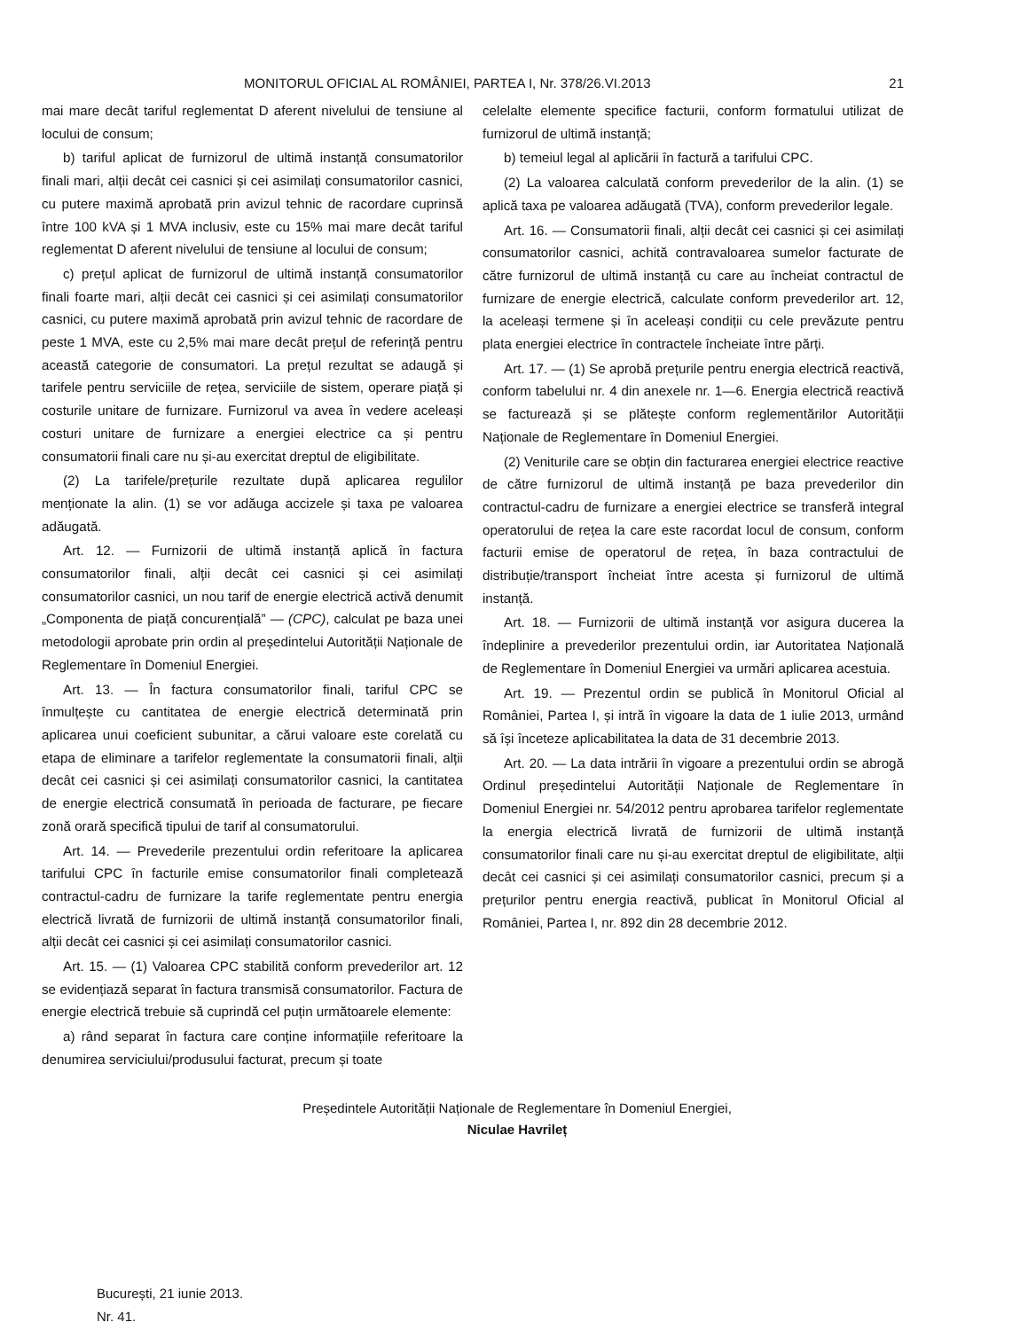MONITORUL OFICIAL AL ROMÂNIEI, PARTEA I, Nr. 378/26.VI.2013 21
mai mare decât tariful reglementat D aferent nivelului de tensiune al locului de consum;
b) tariful aplicat de furnizorul de ultimă instanță consumatorilor finali mari, alții decât cei casnici și cei asimilați consumatorilor casnici, cu putere maximă aprobată prin avizul tehnic de racordare cuprinsă între 100 kVA și 1 MVA inclusiv, este cu 15% mai mare decât tariful reglementat D aferent nivelului de tensiune al locului de consum;
c) prețul aplicat de furnizorul de ultimă instanță consumatorilor finali foarte mari, alții decât cei casnici și cei asimilați consumatorilor casnici, cu putere maximă aprobată prin avizul tehnic de racordare de peste 1 MVA, este cu 2,5% mai mare decât prețul de referință pentru această categorie de consumatori. La prețul rezultat se adaugă și tarifele pentru serviciile de rețea, serviciile de sistem, operare piață și costurile unitare de furnizare. Furnizorul va avea în vedere aceleași costuri unitare de furnizare a energiei electrice ca și pentru consumatorii finali care nu și-au exercitat dreptul de eligibilitate.
(2) La tarifele/prețurile rezultate după aplicarea regulilor menționate la alin. (1) se vor adăuga accizele și taxa pe valoarea adăugată.
Art. 12. — Furnizorii de ultimă instanță aplică în factura consumatorilor finali, alții decât cei casnici și cei asimilați consumatorilor casnici, un nou tarif de energie electrică activă denumit „Componenta de piață concurențială” — (CPC), calculat pe baza unei metodologii aprobate prin ordin al președintelui Autorității Naționale de Reglementare în Domeniul Energiei.
Art. 13. — În factura consumatorilor finali, tariful CPC se înmulțește cu cantitatea de energie electrică determinată prin aplicarea unui coeficient subunitar, a cărui valoare este corelată cu etapa de eliminare a tarifelor reglementate la consumatorii finali, alții decât cei casnici și cei asimilați consumatorilor casnici, la cantitatea de energie electrică consumată în perioada de facturare, pe fiecare zonă orară specifică tipului de tarif al consumatorului.
Art. 14. — Prevederile prezentului ordin referitoare la aplicarea tarifului CPC în facturile emise consumatorilor finali completează contractul-cadru de furnizare la tarife reglementate pentru energia electrică livrată de furnizorii de ultimă instanță consumatorilor finali, alții decât cei casnici și cei asimilați consumatorilor casnici.
Art. 15. — (1) Valoarea CPC stabilită conform prevederilor art. 12 se evidențiază separat în factura transmisă consumatorilor. Factura de energie electrică trebuie să cuprindă cel puțin următoarele elemente:
a) rând separat în factura care conține informațiile referitoare la denumirea serviciului/produsului facturat, precum și toate
celelalte elemente specifice facturii, conform formatului utilizat de furnizorul de ultimă instanță;
b) temeiul legal al aplicării în factură a tarifului CPC.
(2) La valoarea calculată conform prevederilor de la alin. (1) se aplică taxa pe valoarea adăugată (TVA), conform prevederilor legale.
Art. 16. — Consumatorii finali, alții decât cei casnici și cei asimilați consumatorilor casnici, achită contravaloarea sumelor facturate de către furnizorul de ultimă instanță cu care au încheiat contractul de furnizare de energie electrică, calculate conform prevederilor art. 12, la aceleași termene și în aceleași condiții cu cele prevăzute pentru plata energiei electrice în contractele încheiate între părți.
Art. 17. — (1) Se aprobă prețurile pentru energia electrică reactivă, conform tabelului nr. 4 din anexele nr. 1—6. Energia electrică reactivă se facturează și se plătește conform reglementărilor Autorității Naționale de Reglementare în Domeniul Energiei.
(2) Veniturile care se obțin din facturarea energiei electrice reactive de către furnizorul de ultimă instanță pe baza prevederilor din contractul-cadru de furnizare a energiei electrice se transferă integral operatorului de rețea la care este racordat locul de consum, conform facturii emise de operatorul de rețea, în baza contractului de distribuție/transport încheiat între acesta și furnizorul de ultimă instanță.
Art. 18. — Furnizorii de ultimă instanță vor asigura ducerea la îndeplinire a prevederilor prezentului ordin, iar Autoritatea Națională de Reglementare în Domeniul Energiei va urmări aplicarea acestuia.
Art. 19. — Prezentul ordin se publică în Monitorul Oficial al României, Partea I, și intră în vigoare la data de 1 iulie 2013, urmând să își înceteze aplicabilitatea la data de 31 decembrie 2013.
Art. 20. — La data intrării în vigoare a prezentului ordin se abrogă Ordinul președintelui Autorității Naționale de Reglementare în Domeniul Energiei nr. 54/2012 pentru aprobarea tarifelor reglementate la energia electrică livrată de furnizorii de ultimă instanță consumatorilor finali care nu și-au exercitat dreptul de eligibilitate, alții decât cei casnici și cei asimilați consumatorilor casnici, precum și a prețurilor pentru energia reactivă, publicat în Monitorul Oficial al României, Partea I, nr. 892 din 28 decembrie 2012.
Președintele Autorității Naționale de Reglementare în Domeniul Energiei,
Niculae Havrileț
București, 21 iunie 2013.
Nr. 41.